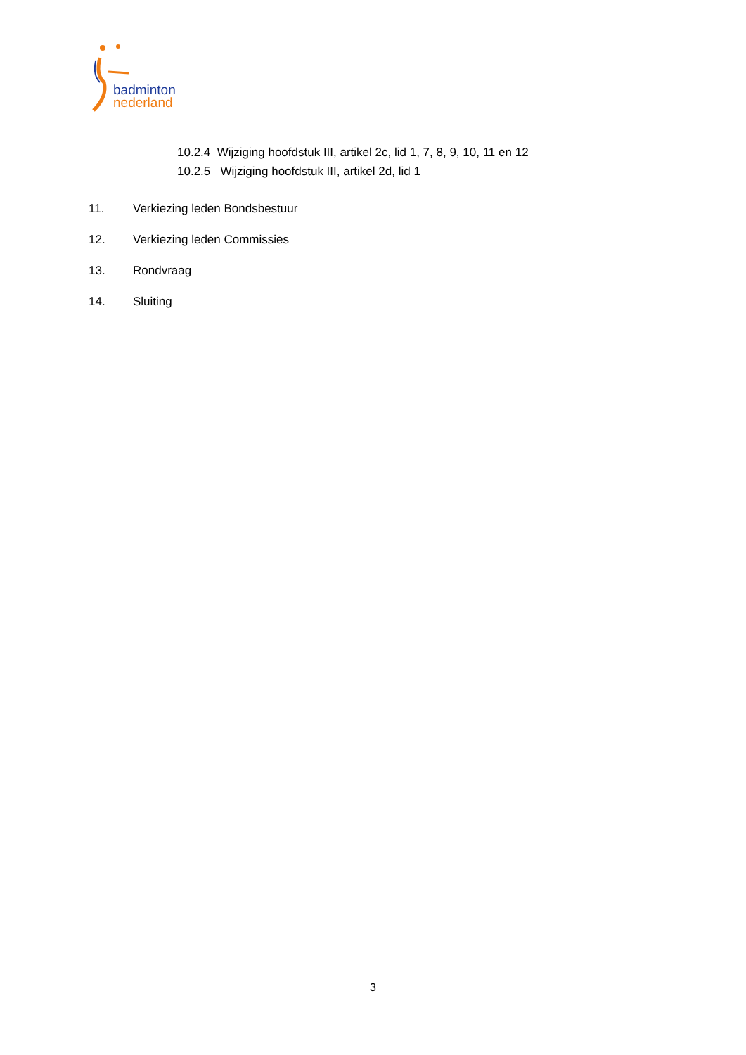badminton
nederland
10.2.4 Wijziging hoofdstuk III, artikel 2c, lid 1, 7, 8, 9, 10, 11 en 12
10.2.5 Wijziging hoofdstuk III, artikel 2d, lid 1
11. Verkiezing leden Bondsbestuur
12. Verkiezing leden Commissies
13. Rondvraag
14. Sluiting
3